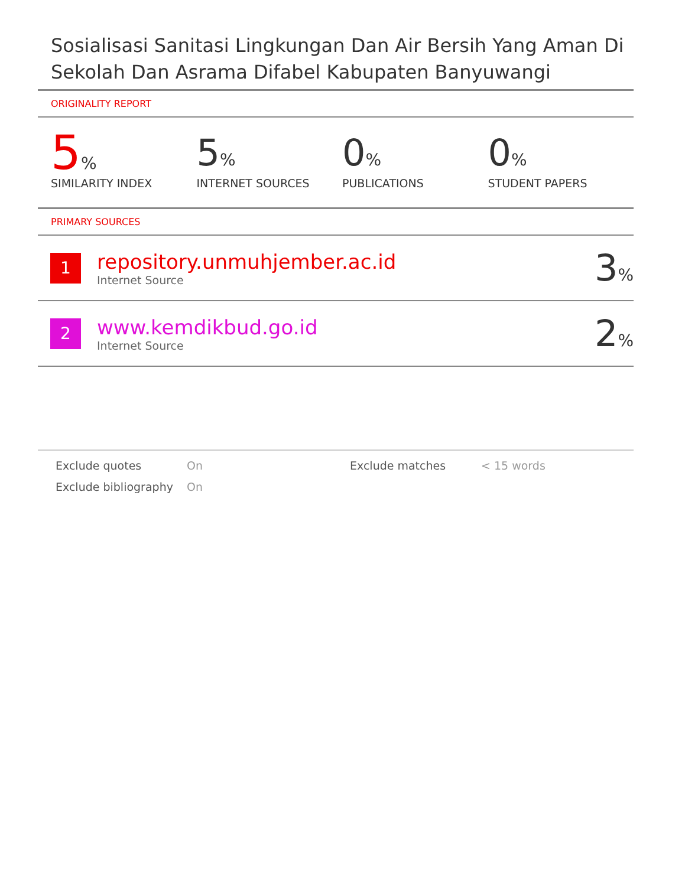Sosialisasi Sanitasi Lingkungan Dan Air Bersih Yang Aman Di Sekolah Dan Asrama Difabel Kabupaten Banyuwangi
ORIGINALITY REPORT
5%
SIMILARITY INDEX
5%
INTERNET SOURCES
0%
PUBLICATIONS
0%
STUDENT PAPERS
PRIMARY SOURCES
| 1 | repository.unmuhjember.ac.id Internet Source | 3 % |
| 2 | www.kemdikbud.go.id Internet Source | 2 % |
Exclude quotes On Exclude matches < 15 words Exclude bibliography On